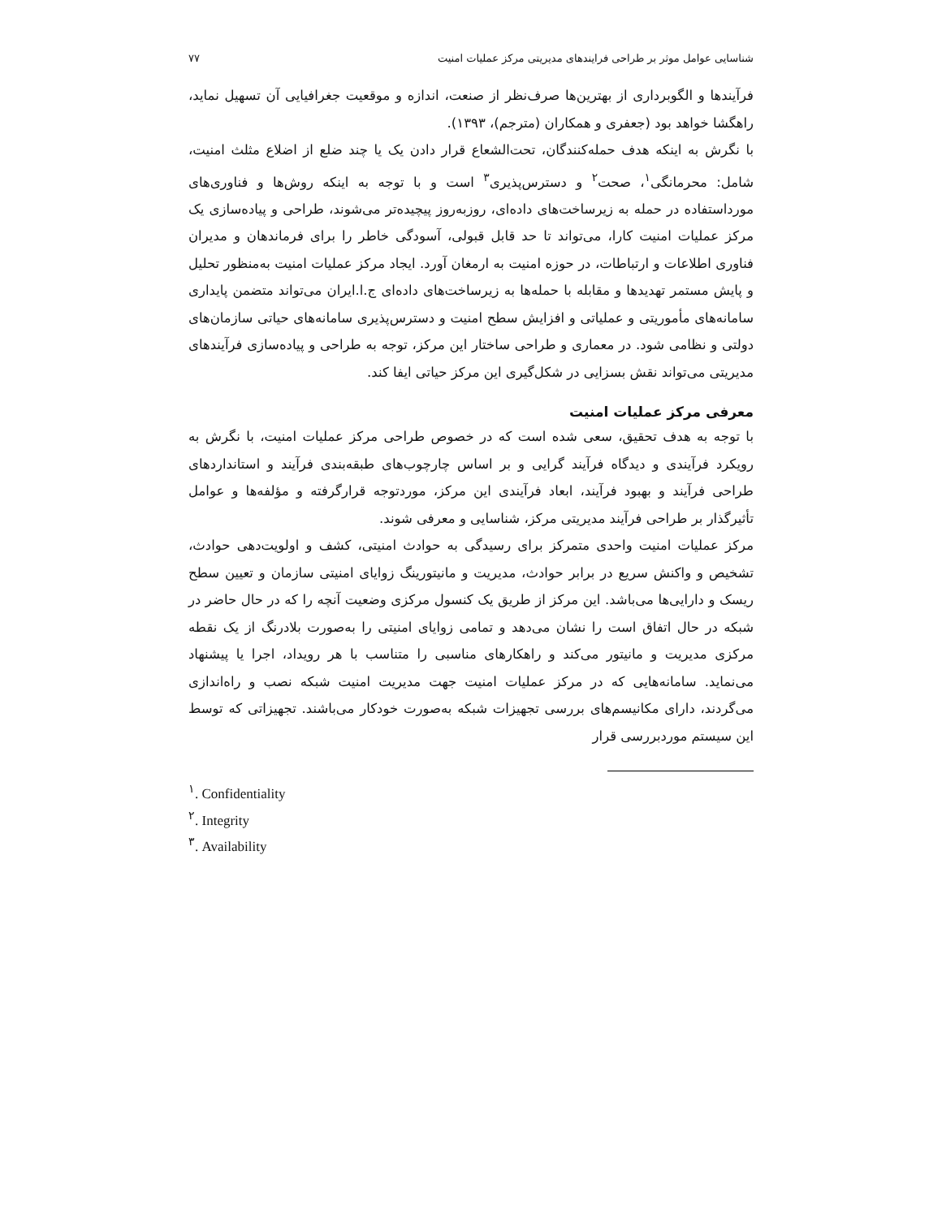شناسایی عوامل موثر بر طراحی فرایندهای مدیریتی مرکز عملیات امنیت ۷۷
فرآیندها و الگوبرداری از بهترین‌ها صرف‌نظر از صنعت، اندازه و موقعیت جغرافیایی آن تسهیل نماید، راهگشا خواهد بود (جعفری و همکاران (مترجم)، ۱۳۹۳).
با نگرش به اینکه هدف حمله‌کنندگان، تحت‌الشعاع قرار دادن یک یا چند ضلع از اضلاع مثلث امنیت، شامل: محرمانگی<sup>۱</sup>، صحت<sup>۲</sup> و دسترس‌پذیری<sup>۳</sup> است و با توجه به اینکه روش‌ها و فناوری‌های مورداستفاده در حمله به زیرساخت‌های داده‌ای، روزبه‌روز پیچیده‌تر می‌شوند، طراحی و پیاده‌سازی یک مرکز عملیات امنیت کارا، می‌تواند تا حد قابل قبولی، آسودگی خاطر را برای فرماندهان و مدیران فناوری اطلاعات و ارتباطات، در حوزه امنیت به ارمغان آورد. ایجاد مرکز عملیات امنیت به‌منظور تحلیل و پایش مستمر تهدیدها و مقابله با حمله‌ها به زیرساخت‌های داده‌ای ج.ا.ایران می‌تواند متضمن پایداری سامانه‌های مأموریتی و عملیاتی و افزایش سطح امنیت و دسترس‌پذیری سامانه‌های حیاتی سازمان‌های دولتی و نظامی شود. در معماری و طراحی ساختار این مرکز، توجه به طراحی و پیاده‌سازی فرآیندهای مدیریتی می‌تواند نقش بسزایی در شکل‌گیری این مرکز حیاتی ایفا کند.
معرفی مرکز عملیات امنیت
با توجه به هدف تحقیق، سعی شده است که در خصوص طراحی مرکز عملیات امنیت، با نگرش به رویکرد فرآیندی و دیدگاه فرآیند گرایی و بر اساس چارچوب‌های طبقه‌بندی فرآیند و استانداردهای طراحی فرآیند و بهبود فرآیند، ابعاد فرآیندی این مرکز، موردتوجه قرارگرفته و مؤلفه‌ها و عوامل تأثیرگذار بر طراحی فرآیند مدیریتی مرکز، شناسایی و معرفی شوند.
مرکز عملیات امنیت واحدی متمرکز برای رسیدگی به حوادث امنیتی، کشف و اولویت‌دهی حوادث، تشخیص و واکنش سریع در برابر حوادث، مدیریت و مانیتورینگ زوایای امنیتی سازمان و تعیین سطح ریسک و دارایی‌ها می‌باشد. این مرکز از طریق یک کنسول مرکزی وضعیت آنچه را که در حال حاضر در شبکه در حال اتفاق است را نشان می‌دهد و تمامی زوایای امنیتی را به‌صورت بلادرنگ از یک نقطه مرکزی مدیریت و مانیتور می‌کند و راهکارهای مناسبی را متناسب با هر رویداد، اجرا یا پیشنهاد می‌نماید. سامانه‌هایی که در مرکز عملیات امنیت جهت مدیریت امنیت شبکه نصب و راه‌اندازی می‌گردند، دارای مکانیسم‌های بررسی تجهیزات شبکه به‌صورت خودکار می‌باشند. تجهیزاتی که توسط این سیستم موردبررسی قرار
<sup>۱</sup>. Confidentiality
<sup>۲</sup>. Integrity
<sup>۳</sup>. Availability